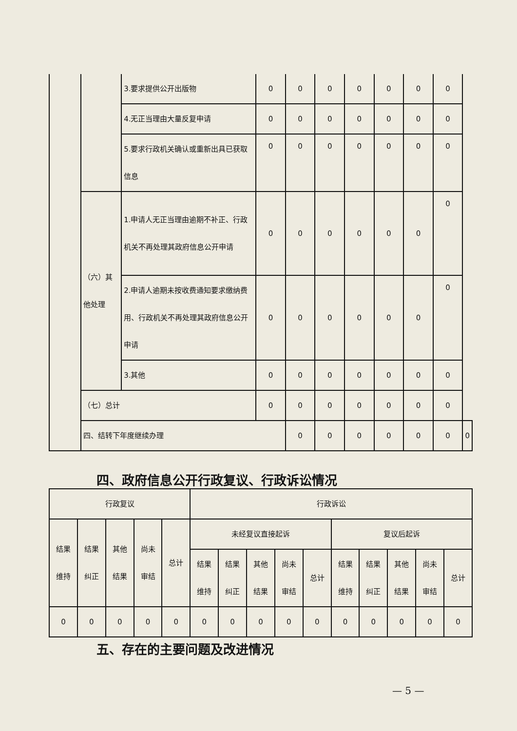| | | 3.要求提供公开出版物 | 0 | 0 | 0 | 0 | 0 | 0 | 0 | |
| | | 4.无正当理由大量反复申请 | 0 | 0 | 0 | 0 | 0 | 0 | 0 | |
| | | 5.要求行政机关确认或重新出具已获取信息 | 0 | 0 | 0 | 0 | 0 | 0 | 0 | |
| | （六）其他处理 | 1.申请人无正当理由逾期不补正、行政机关不再处理其政府信息公开申请 | 0 | 0 | 0 | 0 | 0 | 0 | 0 | |
| | | 2.申请人逾期未按收费通知要求缴纳费用、行政机关不再处理其政府信息公开申请 | 0 | 0 | 0 | 0 | 0 | 0 | 0 | |
| | | 3.其他 | 0 | 0 | 0 | 0 | 0 | 0 | 0 | |
| | （七）总计 | | 0 | 0 | 0 | 0 | 0 | 0 | 0 | |
| | 四、结转下年度继续办理 | | | 0 | 0 | 0 | 0 | 0 | 0 | 0 |
四、政府信息公开行政复议、行政诉讼情况
| 行政复议 | | | | | 行政诉讼 | | | | | | | | | |
| 结果 维持 | 结果 纠正 | 其他 结果 | 尚未 审结 | 总计 | 未经复议直接起诉 | | | | | 复议后起诉 | | | | |
| | | | | | 结果 维持 | 结果 纠正 | 其他 结果 | 尚未 审结 | 总计 | 结果 维持 | 结果 纠正 | 其他 结果 | 尚未 审结 | 总计 |
| 0 | 0 | 0 | 0 | 0 | 0 | 0 | 0 | 0 | 0 | 0 | 0 | 0 | 0 | 0 |
五、存在的主要问题及改进情况
— 5 —